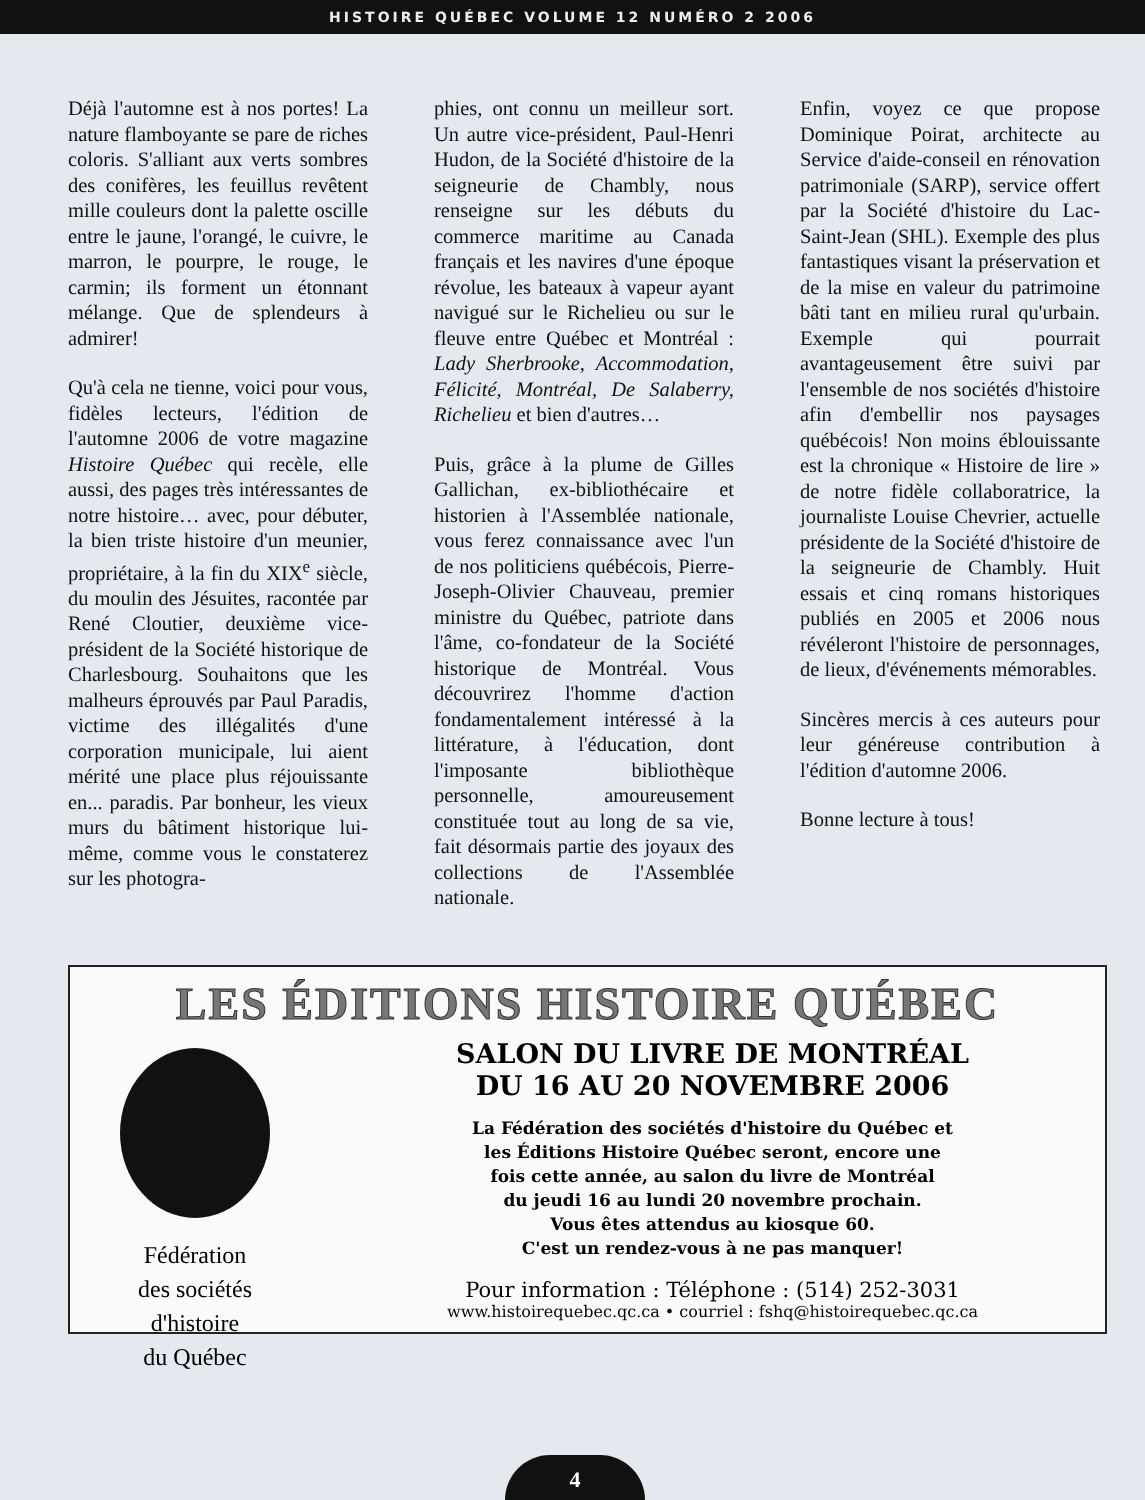HISTOIRE QUÉBEC VOLUME 12 NUMÉRO 2 2006
Déjà l'automne est à nos portes! La nature flamboyante se pare de riches coloris. S'alliant aux verts sombres des conifères, les feuillus revêtent mille couleurs dont la palette oscille entre le jaune, l'orangé, le cuivre, le marron, le pourpre, le rouge, le carmin; ils forment un étonnant mélange. Que de splendeurs à admirer!
Qu'à cela ne tienne, voici pour vous, fidèles lecteurs, l'édition de l'automne 2006 de votre magazine Histoire Québec qui recèle, elle aussi, des pages très intéressantes de notre histoire… avec, pour débuter, la bien triste histoire d'un meunier, propriétaire, à la fin du XIX<sup>e</sup> siècle, du moulin des Jésuites, racontée par René Cloutier, deuxième vice-président de la Société historique de Charlesbourg. Souhaitons que les malheurs éprouvés par Paul Paradis, victime des illégalités d'une corporation municipale, lui aient mérité une place plus réjouissante en... paradis. Par bonheur, les vieux murs du bâtiment historique lui-même, comme vous le constaterez sur les photogra-
phies, ont connu un meilleur sort. Un autre vice-président, Paul-Henri Hudon, de la Société d'histoire de la seigneurie de Chambly, nous renseigne sur les débuts du commerce maritime au Canada français et les navires d'une époque révolue, les bateaux à vapeur ayant navigué sur le Richelieu ou sur le fleuve entre Québec et Montréal : Lady Sherbrooke, Accommodation, Félicité, Montréal, De Salaberry, Richelieu et bien d'autres…
Puis, grâce à la plume de Gilles Gallichan, ex-bibliothécaire et historien à l'Assemblée nationale, vous ferez connaissance avec l'un de nos politiciens québécois, Pierre-Joseph-Olivier Chauveau, premier ministre du Québec, patriote dans l'âme, co-fondateur de la Société historique de Montréal. Vous découvrirez l'homme d'action fondamentalement intéressé à la littérature, à l'éducation, dont l'imposante bibliothèque personnelle, amoureusement constituée tout au long de sa vie, fait désormais partie des joyaux des collections de l'Assemblée nationale.
Enfin, voyez ce que propose Dominique Poirat, architecte au Service d'aide-conseil en rénovation patrimoniale (SARP), service offert par la Société d'histoire du Lac-Saint-Jean (SHL). Exemple des plus fantastiques visant la préservation et de la mise en valeur du patrimoine bâti tant en milieu rural qu'urbain. Exemple qui pourrait avantageusement être suivi par l'ensemble de nos sociétés d'histoire afin d'embellir nos paysages québécois! Non moins éblouissante est la chronique « Histoire de lire » de notre fidèle collaboratrice, la journaliste Louise Chevrier, actuelle présidente de la Société d'histoire de la seigneurie de Chambly. Huit essais et cinq romans historiques publiés en 2005 et 2006 nous révéleront l'histoire de personnages, de lieux, d'événements mémorables.
Sincères mercis à ces auteurs pour leur généreuse contribution à l'édition d'automne 2006.
Bonne lecture à tous!
LES ÉDITIONS HISTOIRE QUÉBEC
Fédération
des sociétés
d'histoire
du Québec
SALON DU LIVRE DE MONTRÉAL
DU 16 AU 20 NOVEMBRE 2006
La Fédération des sociétés d'histoire du Québec et
les Éditions Histoire Québec seront, encore une
fois cette année, au salon du livre de Montréal
du jeudi 16 au lundi 20 novembre prochain.
Vous êtes attendus au kiosque 60.
C'est un rendez-vous à ne pas manquer!
Pour information : Téléphone : (514) 252-3031
www.histoirequebec.qc.ca • courriel : fshq@histoirequebec.qc.ca
4